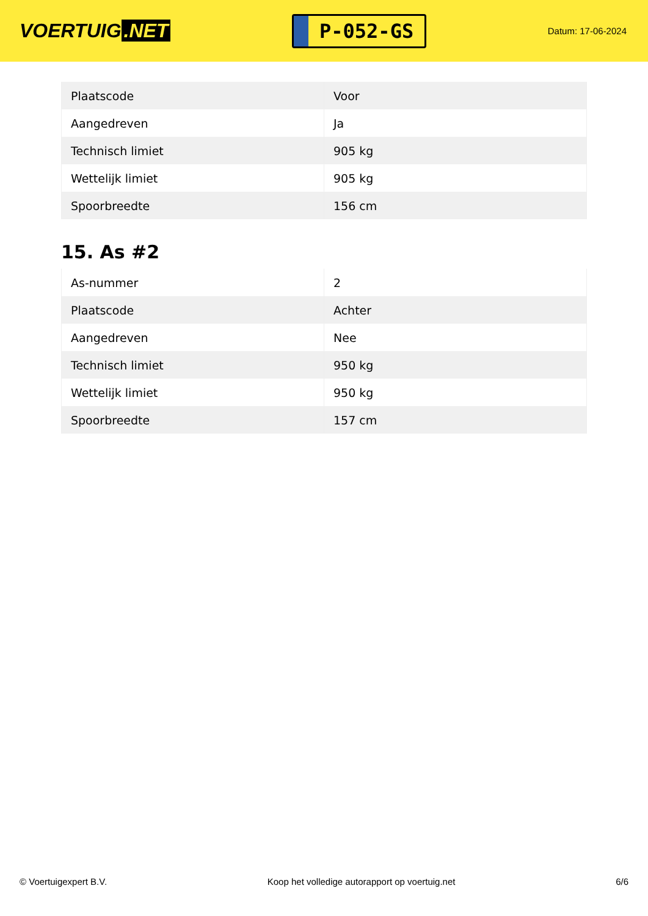VOERTUIG.NET
P-052-GS
Datum: 17-06-2024
| Plaatscode | Voor |
| Aangedreven | Ja |
| Technisch limiet | 905 kg |
| Wettelijk limiet | 905 kg |
| Spoorbreedte | 156 cm |
15. As #2
| As-nummer | 2 |
| Plaatscode | Achter |
| Aangedreven | Nee |
| Technisch limiet | 950 kg |
| Wettelijk limiet | 950 kg |
| Spoorbreedte | 157 cm |
© Voertuigexpert B.V. Koop het volledige autorapport op voertuig.net 6/6